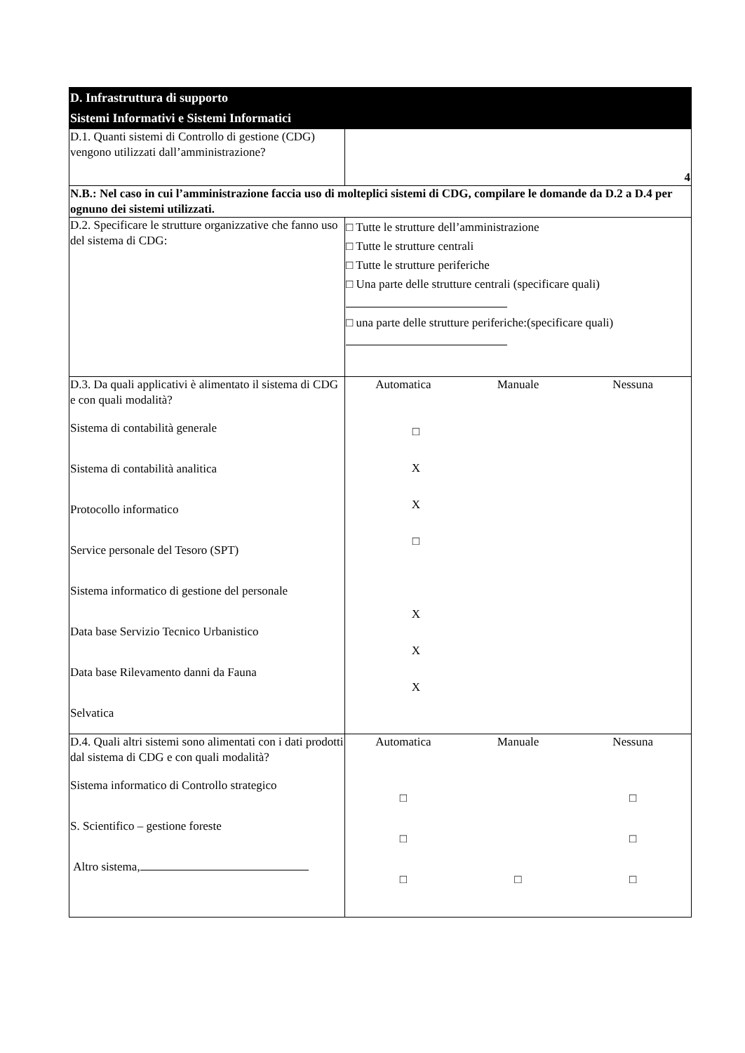| D. Infrastruttura di supporto Sistemi Informativi e Sistemi Informatici | |
| D.1. Quanti sistemi di Controllo di gestione (CDG) vengono utilizzati dall’amministrazione? | 4 |
| N.B.: Nel caso in cui l’amministrazione faccia uso di molteplici sistemi di CDG, compilare le domande da D.2 a D.4 per ognuno dei sistemi utilizzati. | |
| D.2. Specificare le strutture organizzative che fanno uso del sistema di CDG: | □ Tutte le strutture dell’amministrazione □ Tutte le strutture centrali □ Tutte le strutture periferiche □ Una parte delle strutture centrali (specificare quali) □ una parte delle strutture periferiche:(specificare quali) |
| D.3. Da quali applicativi è alimentato il sistema di CDG e con quali modalità? Sistema di contabilità generale Sistema di contabilità analitica Protocollo informatico Service personale del Tesoro (SPT) Sistema informatico di gestione del personale Data base Servizio Tecnico Urbanistico Data base Rilevamento danni da Fauna Selvatica | Automatica Manuale Nessuna □ X X □ X X X |
| D.4. Quali altri sistemi sono alimentati con i dati prodotti dal sistema di CDG e con quali modalità? Sistema informatico di Controllo strategico S. Scientifico – gestione foreste Altro sistema, | Automatica Manuale Nessuna □ □ □ □ □ □ □ |